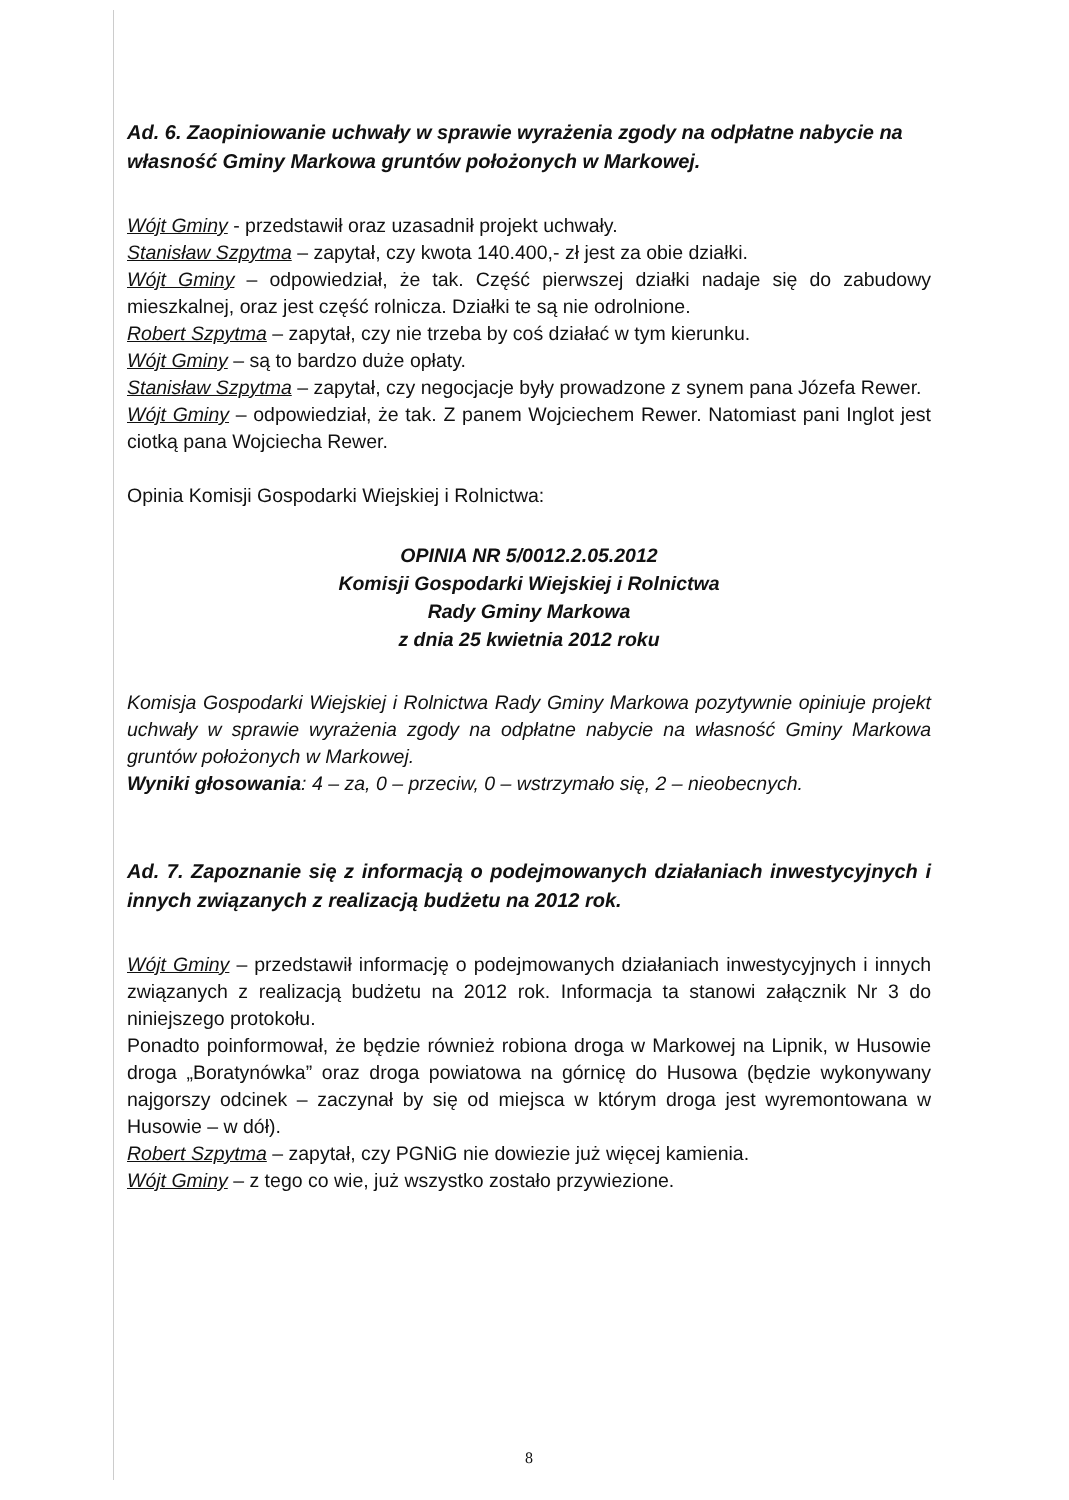Ad. 6. Zaopiniowanie uchwały w sprawie wyrażenia zgody na odpłatne nabycie na własność Gminy Markowa gruntów położonych w Markowej.
Wójt Gminy - przedstawił oraz uzasadnił projekt uchwały.
Stanisław Szpytma – zapytał, czy kwota 140.400,- zł jest za obie działki.
Wójt Gminy – odpowiedział, że tak. Część pierwszej działki nadaje się do zabudowy mieszkalnej, oraz jest część rolnicza. Działki te są nie odrolnione.
Robert Szpytma – zapytał, czy nie trzeba by coś działać w tym kierunku.
Wójt Gminy – są to bardzo duże opłaty.
Stanisław Szpytma – zapytał, czy negocjacje były prowadzone z synem pana Józefa Rewer.
Wójt Gminy – odpowiedział, że tak. Z panem Wojciechem Rewer. Natomiast pani Inglot jest ciotką pana Wojciecha Rewer.
Opinia Komisji Gospodarki Wiejskiej i Rolnictwa:
OPINIA NR 5/0012.2.05.2012
Komisji Gospodarki Wiejskiej i Rolnictwa
Rady Gminy Markowa
z dnia 25 kwietnia 2012 roku
Komisja Gospodarki Wiejskiej i Rolnictwa Rady Gminy Markowa pozytywnie opiniuje projekt uchwały w sprawie wyrażenia zgody na odpłatne nabycie na własność Gminy Markowa gruntów położonych w Markowej.
Wyniki głosowania: 4 – za, 0 – przeciw, 0 – wstrzymało się, 2 – nieobecnych.
Ad. 7. Zapoznanie się z informacją o podejmowanych działaniach inwestycyjnych i innych związanych z realizacją budżetu na 2012 rok.
Wójt Gminy – przedstawił informację o podejmowanych działaniach inwestycyjnych i innych związanych z realizacją budżetu na 2012 rok. Informacja ta stanowi załącznik Nr 3 do niniejszego protokołu.
Ponadto poinformował, że będzie również robiona droga w Markowej na Lipnik, w Husowie droga „Boratynówka” oraz droga powiatowa na górnicę do Husowa (będzie wykonywany najgorszy odcinek – zaczynał by się od miejsca w którym droga jest wyremontowana w Husowie – w dół).
Robert Szpytma – zapytał, czy PGNiG nie dowiezie już więcej kamienia.
Wójt Gminy – z tego co wie, już wszystko zostało przywiezione.
8